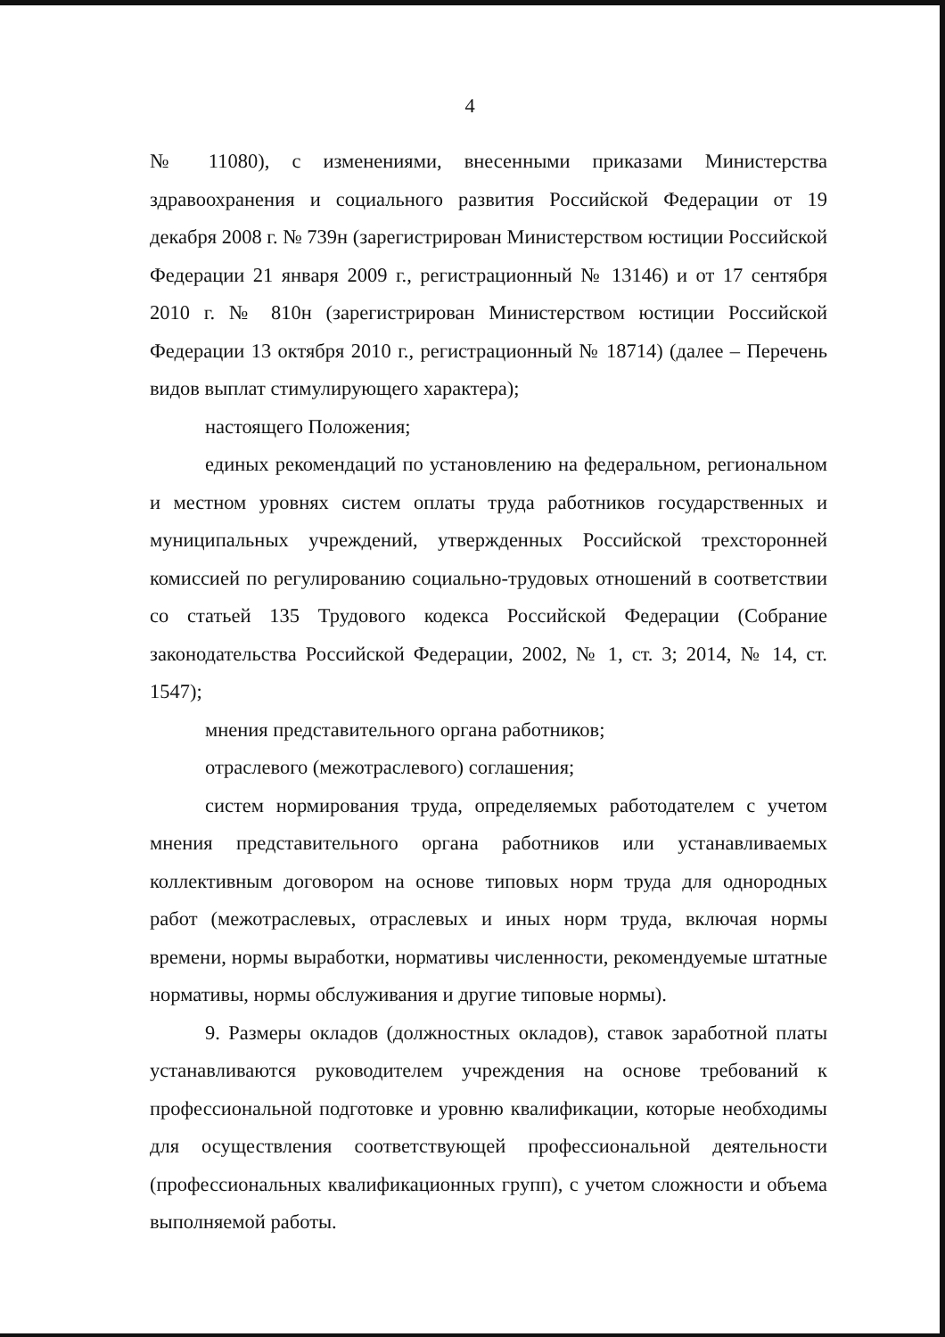4
№ 11080), с изменениями, внесенными приказами Министерства здравоохранения и социального развития Российской Федерации от 19 декабря 2008 г. № 739н (зарегистрирован Министерством юстиции Российской Федерации 21 января 2009 г., регистрационный № 13146) и от 17 сентября 2010 г. № 810н (зарегистрирован Министерством юстиции Российской Федерации 13 октября 2010 г., регистрационный № 18714) (далее – Перечень видов выплат стимулирующего характера);
настоящего Положения;
единых рекомендаций по установлению на федеральном, региональном и местном уровнях систем оплаты труда работников государственных и муниципальных учреждений, утвержденных Российской трехсторонней комиссией по регулированию социально-трудовых отношений в соответствии со статьей 135 Трудового кодекса Российской Федерации (Собрание законодательства Российской Федерации, 2002, № 1, ст. 3; 2014, № 14, ст. 1547);
мнения представительного органа работников;
отраслевого (межотраслевого) соглашения;
систем нормирования труда, определяемых работодателем с учетом мнения представительного органа работников или устанавливаемых коллективным договором на основе типовых норм труда для однородных работ (межотраслевых, отраслевых и иных норм труда, включая нормы времени, нормы выработки, нормативы численности, рекомендуемые штатные нормативы, нормы обслуживания и другие типовые нормы).
9. Размеры окладов (должностных окладов), ставок заработной платы устанавливаются руководителем учреждения на основе требований к профессиональной подготовке и уровню квалификации, которые необходимы для осуществления соответствующей профессиональной деятельности (профессиональных квалификационных групп), с учетом сложности и объема выполняемой работы.